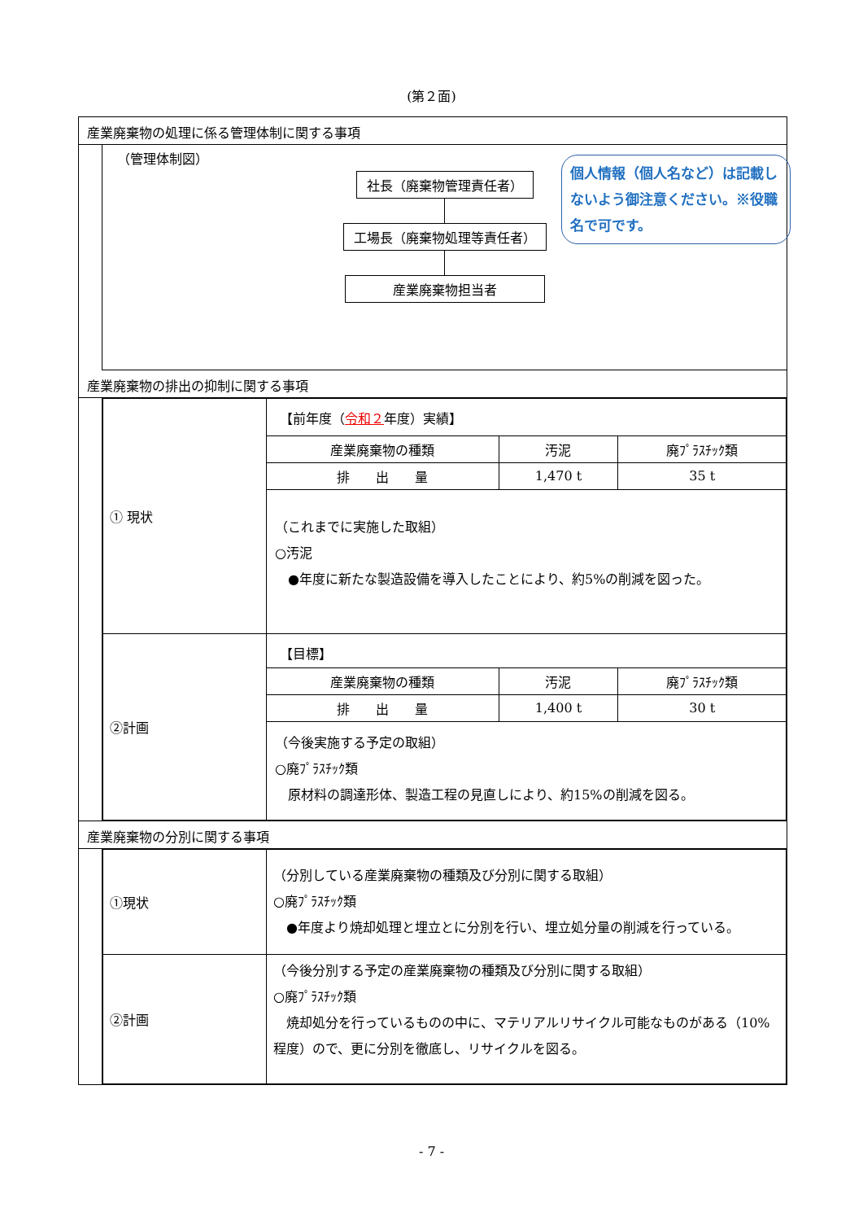(第２面)
産業廃棄物の処理に係る管理体制に関する事項
（管理体制図）
社長（廃棄物管理責任者） 工場長（廃棄物処理等責任者） 産業廃棄物担当者
産業廃棄物の排出の抑制に関する事項
| ① 現状 | 【前年度（ 令和２ 年度）実績】 / 産業廃棄物の種類 / 汚泥 / 廃ﾌﾟﾗｽﾁｯｸ類 / / 排 出 量 / 1,470 t / 35 t / （これまでに実施した取組） ○汚泥 ●年度に新たな製造設備を導入したことにより、約5%の削減を図った。 |
| ②計画 | 【目標】 / 産業廃棄物の種類 / 汚泥 / 廃ﾌﾟﾗｽﾁｯｸ類 / / 排 出 量 / 1,400 t / 30 t / （今後実施する予定の取組） ○廃ﾌﾟﾗｽﾁｯｸ類 原材料の調達形体、製造工程の見直しにより、約15%の削減を図る。 |
産業廃棄物の分別に関する事項
| ①現状 | （分別している産業廃棄物の種類及び分別に関する取組） ○廃ﾌﾟﾗｽﾁｯｸ類 ●年度より焼却処理と埋立とに分別を行い、埋立処分量の削減を行っている。 |
| ②計画 | （今後分別する予定の産業廃棄物の種類及び分別に関する取組） ○廃ﾌﾟﾗｽﾁｯｸ類 焼却処分を行っているものの中に、マテリアルリサイクル可能なものがある（10%程度）ので、更に分別を徹底し、リサイクルを図る。 |
個人情報（個人名など）は記載しないよう御注意ください。※役職名で可です。
- 7 -